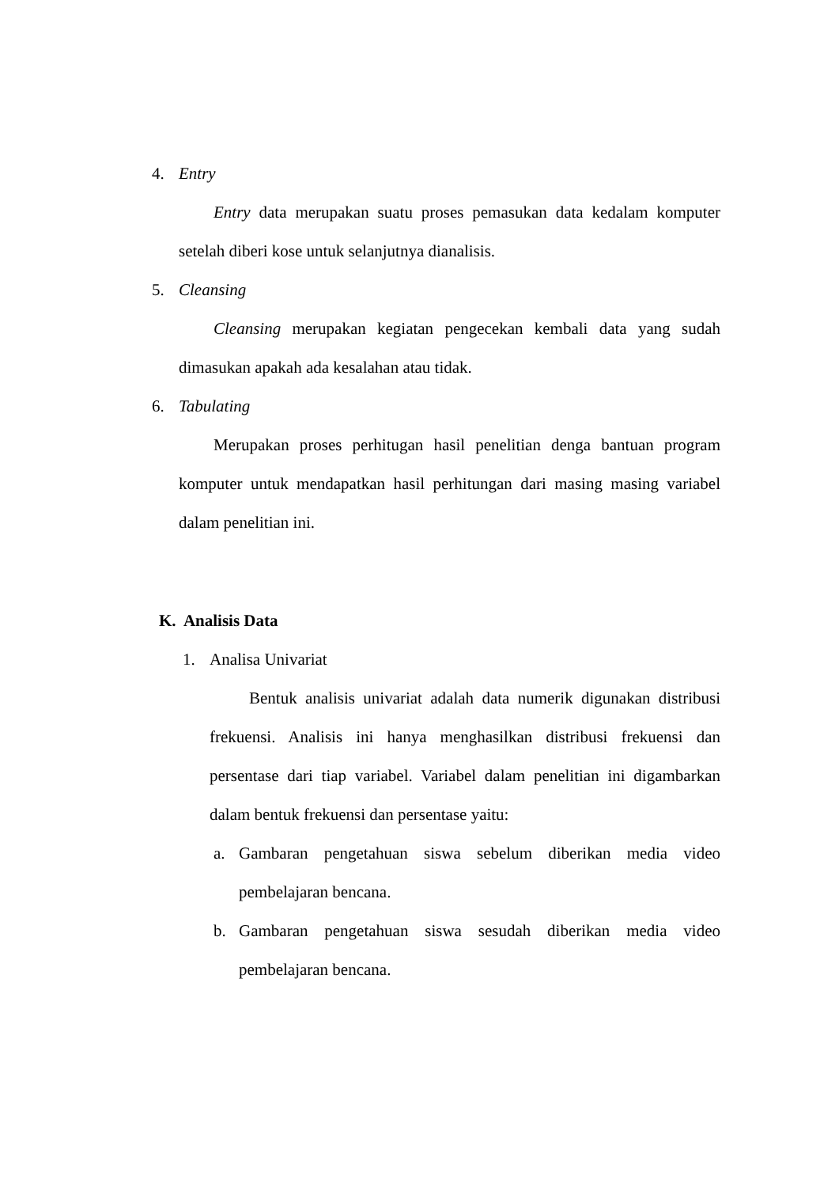4. Entry
Entry data merupakan suatu proses pemasukan data kedalam komputer setelah diberi kose untuk selanjutnya dianalisis.
5. Cleansing
Cleansing merupakan kegiatan pengecekan kembali data yang sudah dimasukan apakah ada kesalahan atau tidak.
6. Tabulating
Merupakan proses perhitugan hasil penelitian denga bantuan program komputer untuk mendapatkan hasil perhitungan dari masing masing variabel dalam penelitian ini.
K. Analisis Data
1. Analisa Univariat
Bentuk analisis univariat adalah data numerik digunakan distribusi frekuensi. Analisis ini hanya menghasilkan distribusi frekuensi dan persentase dari tiap variabel. Variabel dalam penelitian ini digambarkan dalam bentuk frekuensi dan persentase yaitu:
a. Gambaran pengetahuan siswa sebelum diberikan media video pembelajaran bencana.
b. Gambaran pengetahuan siswa sesudah diberikan media video pembelajaran bencana.